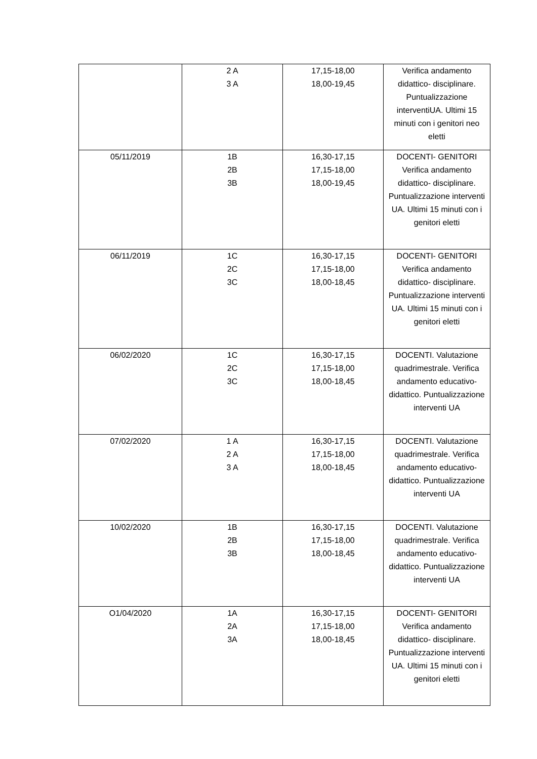| | 2 A 3 A | 17,15-18,00 18,00-19,45 | Verifica andamento didattico- disciplinare. Puntualizzazione interventiUA. Ultimi 15 minuti con i genitori neo eletti |
| 05/11/2019 | 1B 2B 3B | 16,30-17,15 17,15-18,00 18,00-19,45 | DOCENTI- GENITORI Verifica andamento didattico- disciplinare. Puntualizzazione interventi UA. Ultimi 15 minuti con i genitori eletti |
| 06/11/2019 | 1C 2C 3C | 16,30-17,15 17,15-18,00 18,00-18,45 | DOCENTI- GENITORI Verifica andamento didattico- disciplinare. Puntualizzazione interventi UA. Ultimi 15 minuti con i genitori eletti |
| 06/02/2020 | 1C 2C 3C | 16,30-17,15 17,15-18,00 18,00-18,45 | DOCENTI. Valutazione quadrimestrale. Verifica andamento educativo-didattico. Puntualizzazione interventi UA |
| 07/02/2020 | 1 A 2 A 3 A | 16,30-17,15 17,15-18,00 18,00-18,45 | DOCENTI. Valutazione quadrimestrale. Verifica andamento educativo-didattico. Puntualizzazione interventi UA |
| 10/02/2020 | 1B 2B 3B | 16,30-17,15 17,15-18,00 18,00-18,45 | DOCENTI. Valutazione quadrimestrale. Verifica andamento educativo-didattico. Puntualizzazione interventi UA |
| O1/04/2020 | 1A 2A 3A | 16,30-17,15 17,15-18,00 18,00-18,45 | DOCENTI- GENITORI Verifica andamento didattico- disciplinare. Puntualizzazione interventi UA. Ultimi 15 minuti con i genitori eletti |